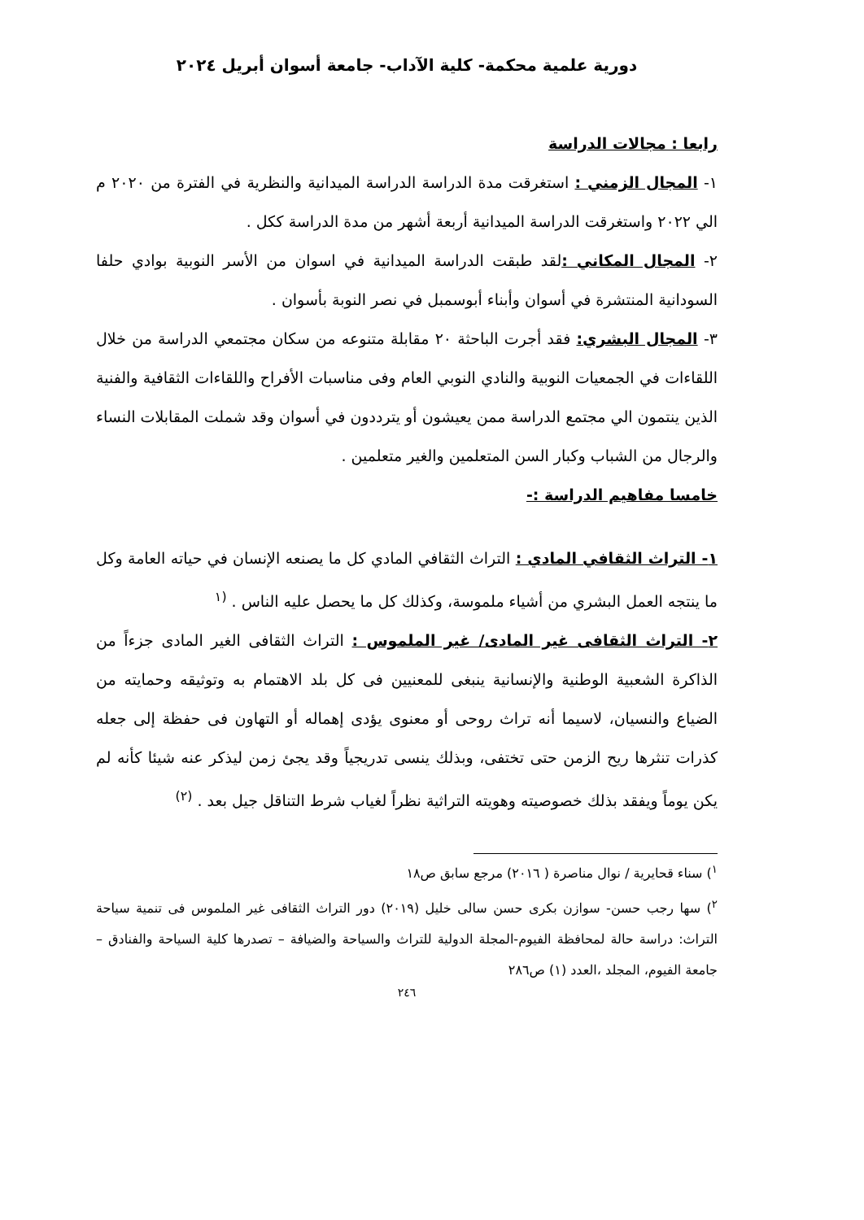دورية علمية محكمة- كلية الآداب- جامعة أسوان أبريل ٢٠٢٤
رابعا : مجالات الدراسة
١- المجال الزمني : استغرقت مدة الدراسة الدراسة الميدانية والنظرية في الفترة من ٢٠٢٠ م الي ٢٠٢٢ واستغرقت الدراسة الميدانية أربعة أشهر من مدة الدراسة ككل .
٢- المجال المكاني : لقد طبقت الدراسة الميدانية في اسوان من الأسر النوبية بوادي حلفا السودانية المنتشرة في أسوان وأبناء أبوسمبل في نصر النوبة بأسوان .
٣- المجال البشري: فقد أجرت الباحثة ٢٠ مقابلة متنوعه من سكان مجتمعي الدراسة من خلال اللقاءات في الجمعيات النوبية والنادي النوبي العام وفى مناسبات الأفراح واللقاءات الثقافية والفنية الذين ينتمون الي مجتمع الدراسة ممن يعيشون أو يترددون في أسوان وقد شملت المقابلات النساء والرجال من الشباب وكبار السن المتعلمين والغير متعلمين .
خامسا مفاهيم الدراسة :-
١- التراث الثقافي المادي : التراث الثقافي المادي كل ما يصنعه الإنسان في حياته العامة وكل ما ينتجه العمل البشري من أشياء ملموسة، وكذلك كل ما يحصل عليه الناس . <sup>(١</sup>
٢- التراث الثقافى غير المادى/ غير الملموس : التراث الثقافى الغير المادى جزءاً من الذاكرة الشعبية الوطنية والإنسانية ينبغى للمعنيين فى كل بلد الاهتمام به وتوثيقه وحمايته من الضياع والنسيان، لاسيما أنه تراث روحى أو معنوى يؤدى إهماله أو التهاون فى حفظة إلى جعله كذرات تنثرها ريح الزمن حتى تختفى، وبذلك ينسى تدريجياً وقد يجئ زمن ليذكر عنه شيئا كأنه لم يكن يوماً ويفقد بذلك خصوصيته وهويته التراثية نظراً لغياب شرط التناقل جيل بعد . <sup>(٢)</sup>
<sup>١</sup>) سناء قحايرية / نوال مناصرة ( ٢٠١٦) مرجع سابق ص١٨
<sup>٢</sup>) سها رجب حسن- سوازن بكرى حسن سالى خليل (٢٠١٩) دور التراث الثقافى غير الملموس فى تنمية سياحة التراث: دراسة حالة لمحافظة الفيوم-المجلة الدولية للتراث والسياحة والضيافة – تصدرها كلية السياحة والفنادق – جامعة الفيوم، المجلد ،العدد (١) ص٢٨٦
٢٤٦